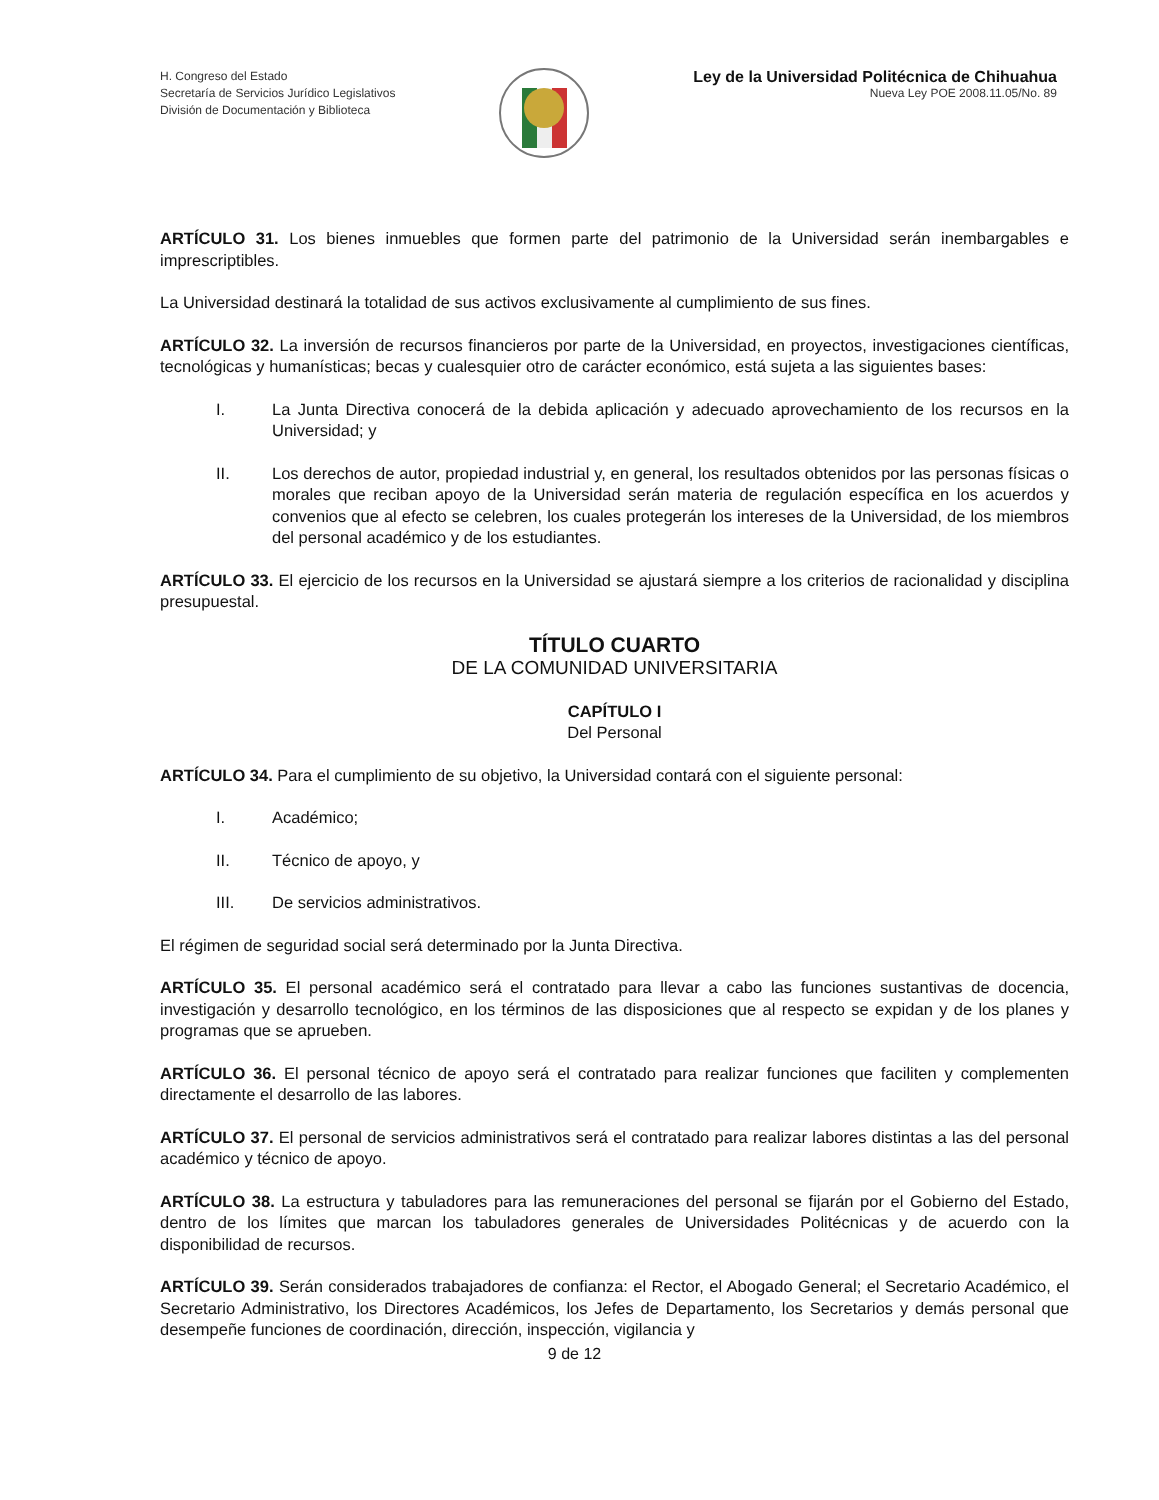H. Congreso del Estado
Secretaría de Servicios Jurídico Legislativos
División de Documentación y Biblioteca
Ley de la Universidad Politécnica de Chihuahua
Nueva Ley POE 2008.11.05/No. 89
ARTÍCULO 31. Los bienes inmuebles que formen parte del patrimonio de la Universidad serán inembargables e imprescriptibles.
La Universidad destinará la totalidad de sus activos exclusivamente al cumplimiento de sus fines.
ARTÍCULO 32. La inversión de recursos financieros por parte de la Universidad, en proyectos, investigaciones científicas, tecnológicas y humanísticas; becas y cualesquier otro de carácter económico, está sujeta a las siguientes bases:
I. La Junta Directiva conocerá de la debida aplicación y adecuado aprovechamiento de los recursos en la Universidad; y
II. Los derechos de autor, propiedad industrial y, en general, los resultados obtenidos por las personas físicas o morales que reciban apoyo de la Universidad serán materia de regulación específica en los acuerdos y convenios que al efecto se celebren, los cuales protegerán los intereses de la Universidad, de los miembros del personal académico y de los estudiantes.
ARTÍCULO 33. El ejercicio de los recursos en la Universidad se ajustará siempre a los criterios de racionalidad y disciplina presupuestal.
TÍTULO CUARTO
DE LA COMUNIDAD UNIVERSITARIA
CAPÍTULO I
Del Personal
ARTÍCULO 34. Para el cumplimiento de su objetivo, la Universidad contará con el siguiente personal:
I. Académico;
II. Técnico de apoyo, y
III. De servicios administrativos.
El régimen de seguridad social será determinado por la Junta Directiva.
ARTÍCULO 35. El personal académico será el contratado para llevar a cabo las funciones sustantivas de docencia, investigación y desarrollo tecnológico, en los términos de las disposiciones que al respecto se expidan y de los planes y programas que se aprueben.
ARTÍCULO 36. El personal técnico de apoyo será el contratado para realizar funciones que faciliten y complementen directamente el desarrollo de las labores.
ARTÍCULO 37. El personal de servicios administrativos será el contratado para realizar labores distintas a las del personal académico y técnico de apoyo.
ARTÍCULO 38. La estructura y tabuladores para las remuneraciones del personal se fijarán por el Gobierno del Estado, dentro de los límites que marcan los tabuladores generales de Universidades Politécnicas y de acuerdo con la disponibilidad de recursos.
ARTÍCULO 39. Serán considerados trabajadores de confianza: el Rector, el Abogado General; el Secretario Académico, el Secretario Administrativo, los Directores Académicos, los Jefes de Departamento, los Secretarios y demás personal que desempeñe funciones de coordinación, dirección, inspección, vigilancia y
9 de 12